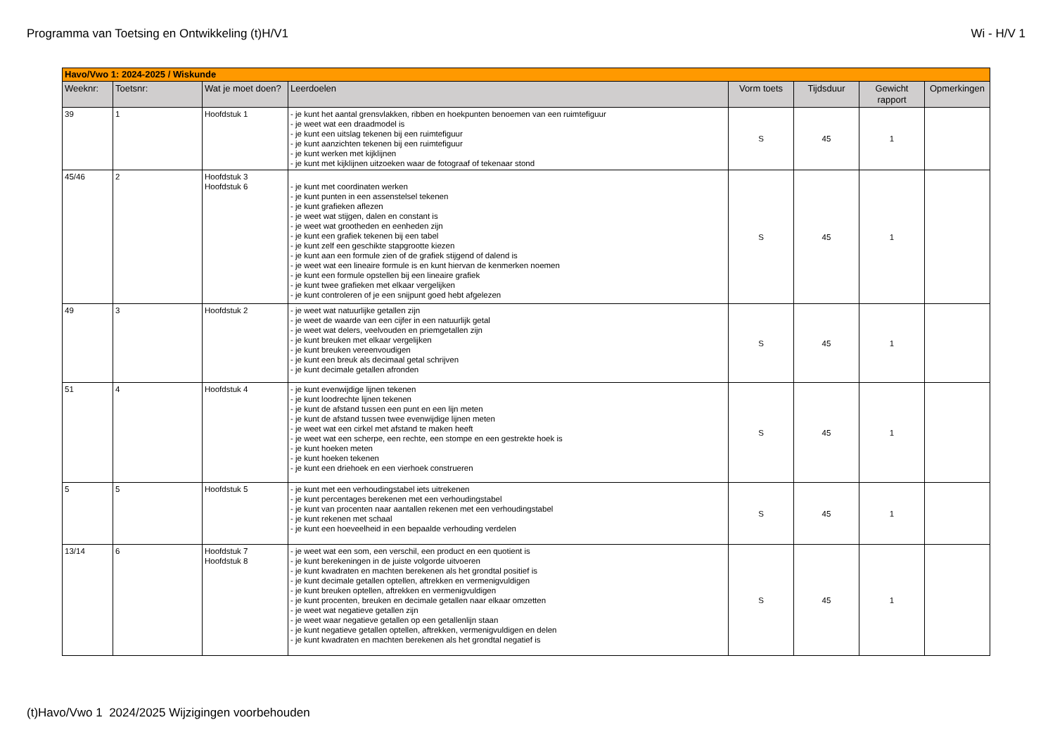Programma van Toetsing en Ontwikkeling (t)H/V1 Wi - H/V 1
| Havo/Vwo 1: 2024-2025 / Wiskunde | | | | | | | |
| Weeknr: | Toetsnr: | Wat je moet doen? | Leerdoelen | Vorm toets | Tijdsduur | Gewicht rapport | Opmerkingen |
| 39 | 1 | Hoofdstuk 1 | - je kunt het aantal grensvlakken, ribben en hoekpunten benoemen van een ruimtefiguur - je weet wat een draadmodel is - je kunt een uitslag tekenen bij een ruimtefiguur - je kunt aanzichten tekenen bij een ruimtefiguur - je kunt werken met kijklijnen - je kunt met kijklijnen uitzoeken waar de fotograaf of tekenaar stond | S | 45 | 1 | |
| 45/46 | 2 | Hoofdstuk 3 Hoofdstuk 6 | - je kunt met coordinaten werken - je kunt punten in een assenstelsel tekenen - je kunt grafieken aflezen - je weet wat stijgen, dalen en constant is - je weet wat grootheden en eenheden zijn - je kunt een grafiek tekenen bij een tabel - je kunt zelf een geschikte stapgrootte kiezen - je kunt aan een formule zien of de grafiek stijgend of dalend is - je weet wat een lineaire formule is en kunt hiervan de kenmerken noemen - je kunt een formule opstellen bij een lineaire grafiek - je kunt twee grafieken met elkaar vergelijken - je kunt controleren of je een snijpunt goed hebt afgelezen | S | 45 | 1 | |
| 49 | 3 | Hoofdstuk 2 | - je weet wat natuurlijke getallen zijn - je weet de waarde van een cijfer in een natuurlijk getal - je weet wat delers, veelvouden en priemgetallen zijn - je kunt breuken met elkaar vergelijken - je kunt breuken vereenvoudigen - je kunt een breuk als decimaal getal schrijven - je kunt decimale getallen afronden | S | 45 | 1 | |
| 51 | 4 | Hoofdstuk 4 | - je kunt evenwijdige lijnen tekenen - je kunt loodrechte lijnen tekenen - je kunt de afstand tussen een punt en een lijn meten - je kunt de afstand tussen twee evenwijdige lijnen meten - je weet wat een cirkel met afstand te maken heeft - je weet wat een scherpe, een rechte, een stompe en een gestrekte hoek is - je kunt hoeken meten - je kunt hoeken tekenen - je kunt een driehoek en een vierhoek construeren | S | 45 | 1 | |
| 5 | 5 | Hoofdstuk 5 | - je kunt met een verhoudingstabel iets uitrekenen - je kunt percentages berekenen met een verhoudingstabel - je kunt van procenten naar aantallen rekenen met een verhoudingstabel - je kunt rekenen met schaal - je kunt een hoeveelheid in een bepaalde verhouding verdelen | S | 45 | 1 | |
| 13/14 | 6 | Hoofdstuk 7 Hoofdstuk 8 | - je weet wat een som, een verschil, een product en een quotient is - je kunt berekeningen in de juiste volgorde uitvoeren - je kunt kwadraten en machten berekenen als het grondtal positief is - je kunt decimale getallen optellen, aftrekken en vermenigvuldigen - je kunt breuken optellen, aftrekken en vermenigvuldigen - je kunt procenten, breuken en decimale getallen naar elkaar omzetten - je weet wat negatieve getallen zijn - je weet waar negatieve getallen op een getallenlijn staan - je kunt negatieve getallen optellen, aftrekken, vermenigvuldigen en delen - je kunt kwadraten en machten berekenen als het grondtal negatief is | S | 45 | 1 | |
(t)Havo/Vwo 1 2024/2025 Wijzigingen voorbehouden